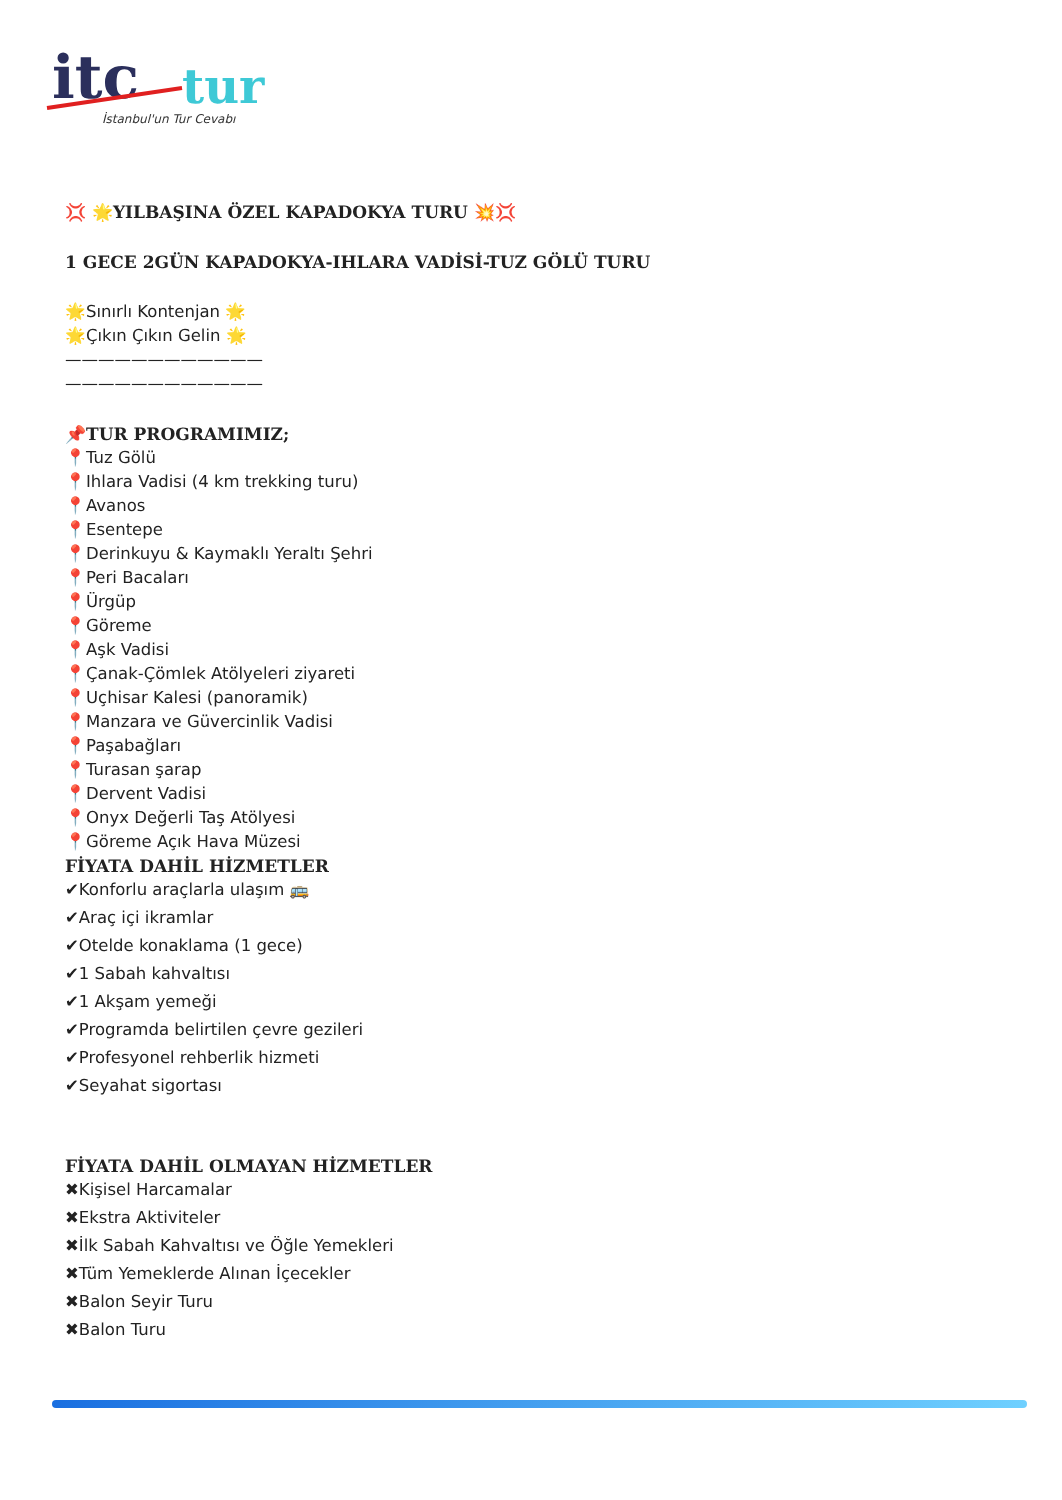itc
tur
İstanbul'un Tur Cevabı
💢 🌟YILBAŞINA ÖZEL KAPADOKYA TURU 💥💢
1 GECE 2GÜN KAPADOKYA-IHLARA VADİSİ-TUZ GÖLÜ TURU
🌟Sınırlı Kontenjan 🌟
🌟Çıkın Çıkın Gelin 🌟
————————————
————————————
📌TUR PROGRAMIMIZ;
📍Tuz Gölü
📍Ihlara Vadisi (4 km trekking turu)
📍Avanos
📍Esentepe
📍Derinkuyu & Kaymaklı Yeraltı Şehri
📍Peri Bacaları
📍Ürgüp
📍Göreme
📍Aşk Vadisi
📍Çanak-Çömlek Atölyeleri ziyareti
📍Uçhisar Kalesi (panoramik)
📍Manzara ve Güvercinlik Vadisi
📍Paşabağları
📍Turasan şarap
📍Dervent Vadisi
📍Onyx Değerli Taş Atölyesi
📍Göreme Açık Hava Müzesi
FİYATA DAHİL HİZMETLER
✔Konforlu araçlarla ulaşım 🚌
✔Araç içi ikramlar
✔Otelde konaklama (1 gece)
✔1 Sabah kahvaltısı
✔1 Akşam yemeği
✔Programda belirtilen çevre gezileri
✔Profesyonel rehberlik hizmeti
✔Seyahat sigortası
FİYATA DAHİL OLMAYAN HİZMETLER
✖Kişisel Harcamalar
✖Ekstra Aktiviteler
✖İlk Sabah Kahvaltısı ve Öğle Yemekleri
✖Tüm Yemeklerde Alınan İçecekler
✖Balon Seyir Turu
✖Balon Turu